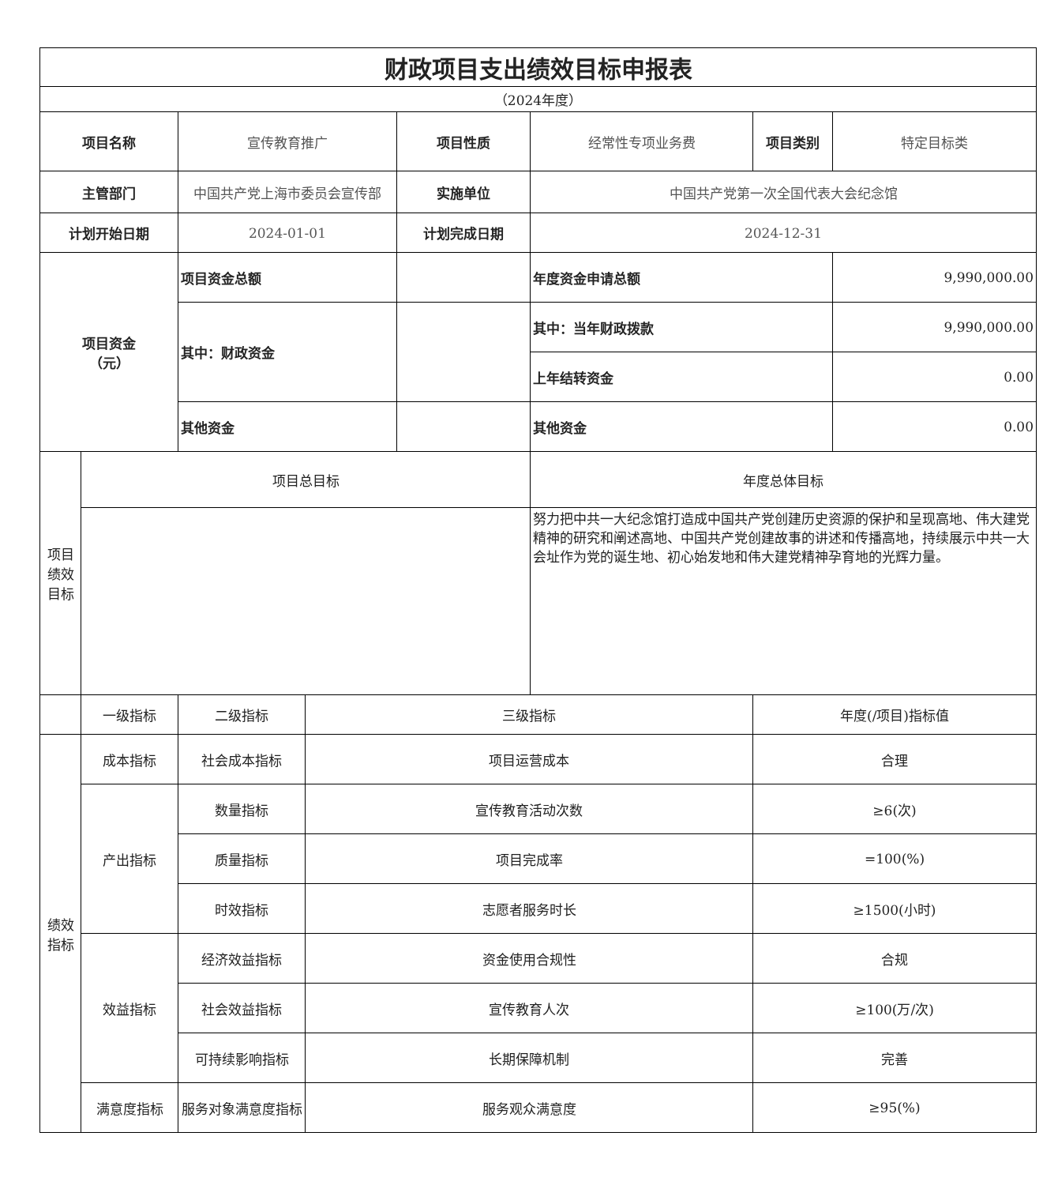| 财政项目支出绩效目标申报表 | | | | | | | |
| --- | --- | --- | --- | --- | --- | --- | --- |
| （2024年度） | | | | | | | |
| 项目名称 | | 宣传教育推广 | | 项目性质 | 经常性专项业务费 | 项目类别 | 特定目标类 |
| 主管部门 | | 中国共产党上海市委员会宣传部 | | 实施单位 | 中国共产党第一次全国代表大会纪念馆 | | |
| 计划开始日期 | | 2024-01-01 | | 计划完成日期 | 2024-12-31 | | |
| 项目资金 （元） | | 项目资金总额 | | | 年度资金申请总额 | | 9,990,000.00 |
| | | 其中：财政资金 | | | 其中：当年财政拨款 | | 9,990,000.00 |
| | | | | | 上年结转资金 | | 0.00 |
| | | 其他资金 | | | 其他资金 | | 0.00 |
| 项目绩效目标 | 项目总目标 | | | | 年度总体目标 | | |
| | | | | | 努力把中共一大纪念馆打造成中国共产党创建历史资源的保护和呈现高地、伟大建党精神的研究和阐述高地、中国共产党创建故事的讲述和传播高地，持续展示中共一大会址作为党的诞生地、初心始发地和伟大建党精神孕育地的光辉力量。 | | |
| | 一级指标 | 二级指标 | 三级指标 | | | 年度(/项目)指标值 | |
| 绩效指标 | 成本指标 | 社会成本指标 | 项目运营成本 | | | 合理 | |
| | 产出指标 | 数量指标 | 宣传教育活动次数 | | | ≥6(次) | |
| | | 质量指标 | 项目完成率 | | | =100(%) | |
| | | 时效指标 | 志愿者服务时长 | | | ≥1500(小时) | |
| | 效益指标 | 经济效益指标 | 资金使用合规性 | | | 合规 | |
| | | 社会效益指标 | 宣传教育人次 | | | ≥100(万/次) | |
| | | 可持续影响指标 | 长期保障机制 | | | 完善 | |
| | 满意度指标 | 服务对象满意度指标 | 服务观众满意度 | | | ≥95(%) | |